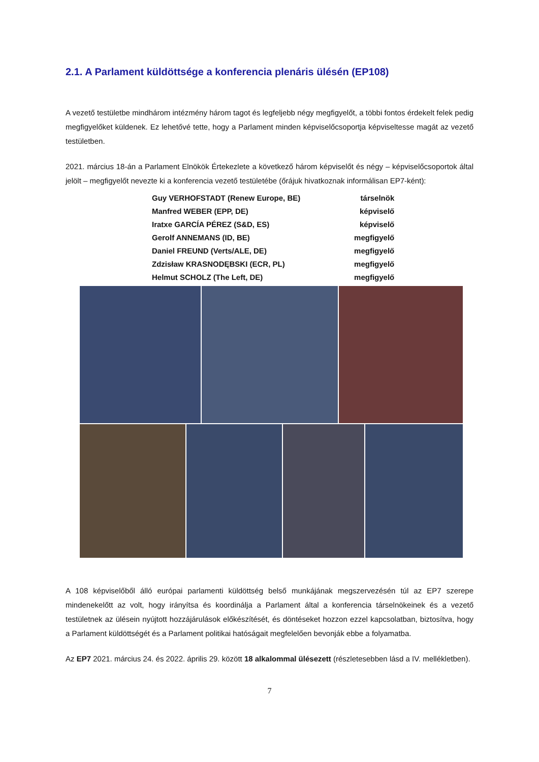2.1. A Parlament küldöttsége a konferencia plenáris ülésén (EP108)
A vezető testületbe mindhárom intézmény három tagot és legfeljebb négy megfigyelőt, a többi fontos érdekelt felek pedig megfigyelőket küldenek. Ez lehetővé tette, hogy a Parlament minden képviselőcsoportja képviseltesse magát az vezető testületben.
2021. március 18-án a Parlament Elnökök Értekezlete a következő három képviselőt és négy – képviselőcsoportok által jelölt – megfigyelőt nevezte ki a konferencia vezető testületébe (őrájuk hivatkoznak informálisan EP7-ként):
| Guy VERHOFSTADT (Renew Europe, BE) | társelnök |
| Manfred WEBER (EPP, DE) | képviselő |
| Iratxe GARCÍA PÉREZ (S&D, ES) | képviselő |
| Gerolf ANNEMANS (ID, BE) | megfigyelő |
| Daniel FREUND (Verts/ALE, DE) | megfigyelő |
| Zdzisław KRASNODĘBSKI (ECR, PL) | megfigyelő |
| Helmut SCHOLZ (The Left, DE) | megfigyelő |
A 108 képviselőből álló európai parlamenti küldöttség belső munkájának megszervezésén túl az EP7 szerepe mindenekelőtt az volt, hogy irányítsa és koordinálja a Parlament által a konferencia társelnökeinek és a vezető testületnek az ülésein nyújtott hozzájárulások előkészítését, és döntéseket hozzon ezzel kapcsolatban, biztosítva, hogy a Parlament küldöttségét és a Parlament politikai hatóságait megfelelően bevonják ebbe a folyamatba.
Az EP7 2021. március 24. és 2022. április 29. között 18 alkalommal ülésezett (részletesebben lásd a IV. mellékletben).
7